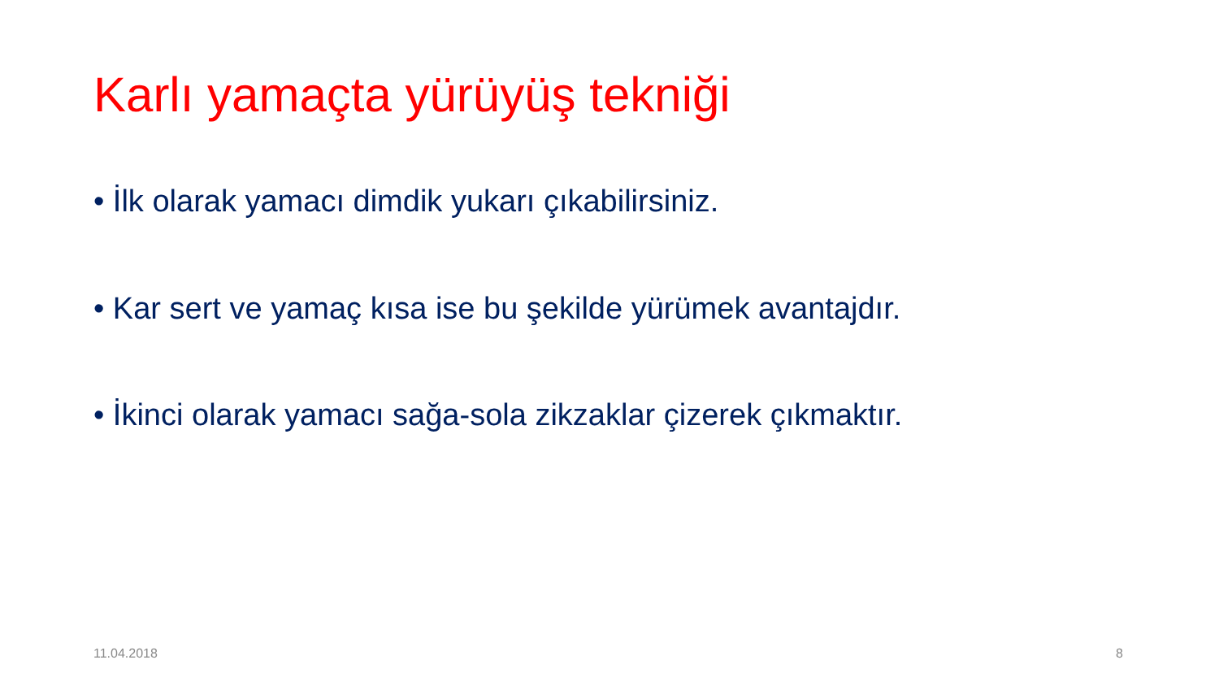Karlı yamaçta yürüyüş tekniği
• İlk olarak yamacı dimdik yukarı çıkabilirsiniz.
• Kar sert ve yamaç kısa ise bu şekilde yürümek avantajdır.
• İkinci olarak yamacı sağa-sola zikzaklar çizerek çıkmaktır.
11.04.2018 8